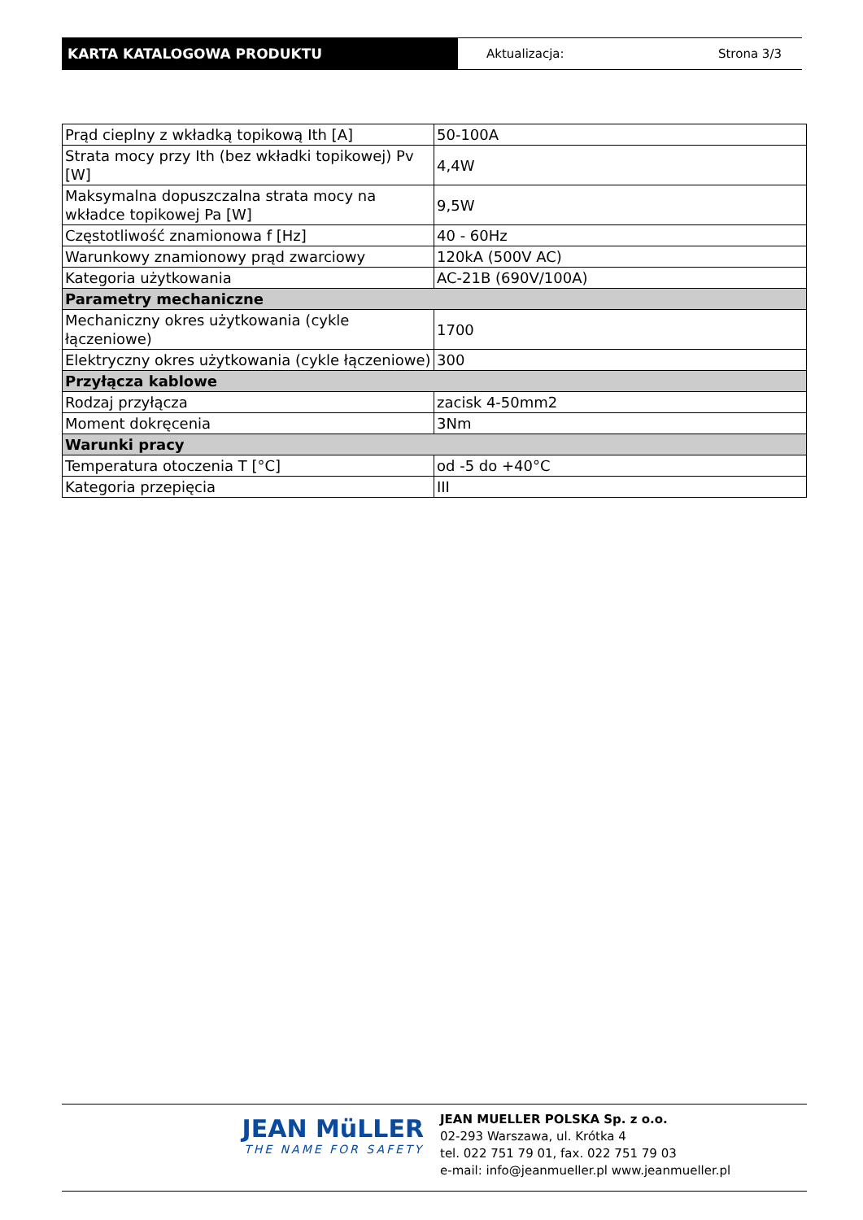KARTA KATALOGOWA PRODUKTU
Aktualizacja: Strona 3/3
| Prąd cieplny z wkładką topikową Ith [A] | 50-100A |
| Strata mocy przy Ith (bez wkładki topikowej) Pv [W] | 4,4W |
| Maksymalna dopuszczalna strata mocy na wkładce topikowej Pa [W] | 9,5W |
| Częstotliwość znamionowa f [Hz] | 40 - 60Hz |
| Warunkowy znamionowy prąd zwarciowy | 120kA (500V AC) |
| Kategoria użytkowania | AC-21B (690V/100A) |
| Parametry mechaniczne | |
| Mechaniczny okres użytkowania (cykle łączeniowe) | 1700 |
| Elektryczny okres użytkowania (cykle łączeniowe) | 300 |
| Przyłącza kablowe | |
| Rodzaj przyłącza | zacisk 4-50mm2 |
| Moment dokręcenia | 3Nm |
| Warunki pracy | |
| Temperatura otoczenia T [°C] | od -5 do +40°C |
| Kategoria przepięcia | III |
JEAN MüLLER
THE NAME FOR SAFETY
JEAN MUELLER POLSKA Sp. z o.o.
02-293 Warszawa, ul. Krótka 4
tel. 022 751 79 01, fax. 022 751 79 03
e-mail: info@jeanmueller.pl www.jeanmueller.pl